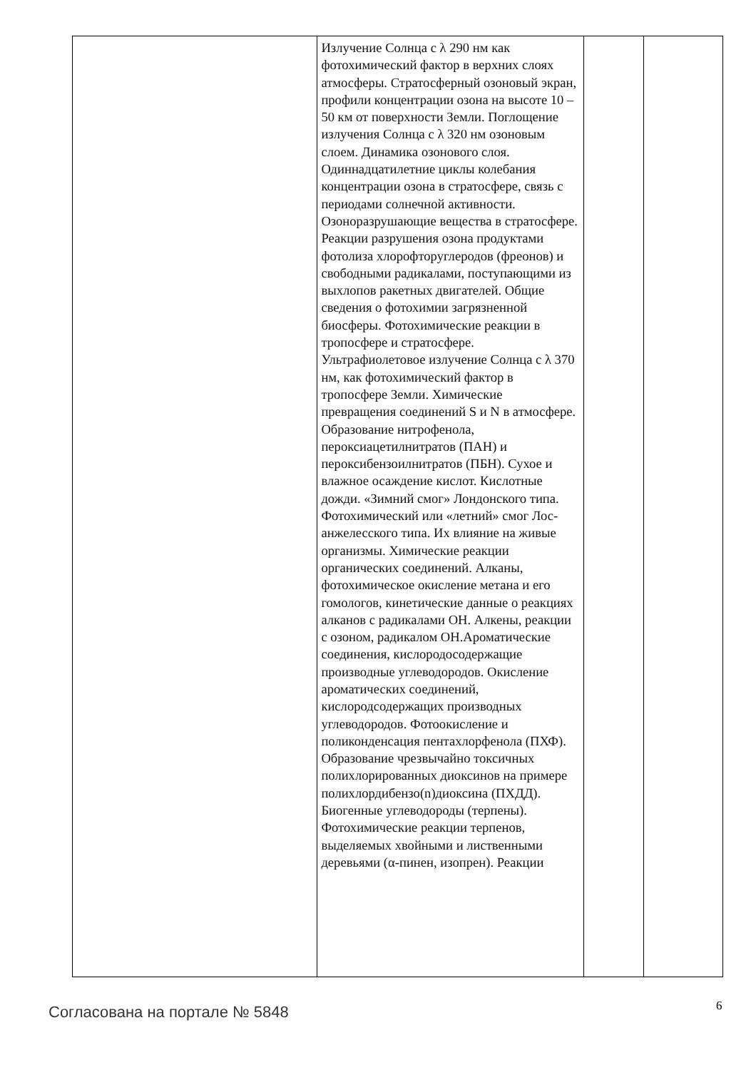| | Излучение Солнца с λ 290 нм как фотохимический фактор в верхних слоях атмосферы. Стратосферный озоновый экран, профили концентрации озона на высоте 10 – 50 км от поверхности Земли. Поглощение излучения Солнца с λ 320 нм озоновым слоем. Динамика озонового слоя. Одиннадцатилетние циклы колебания концентрации озона в стратосфере, связь с периодами солнечной активности. Озоноразрушающие вещества в стратосфере. Реакции разрушения озона продуктами фотолиза хлорофторуглеродов (фреонов) и свободными радикалами, поступающими из выхлопов ракетных двигателей. Общие сведения о фотохимии загрязненной биосферы. Фотохимические реакции в тропосфере и стратосфере. Ультрафиолетовое излучение Солнца с λ 370 нм, как фотохимический фактор в тропосфере Земли. Химические превращения соединений S и N в атмосфере. Образование нитрофенола, пероксиацетилнитратов (ПАН) и пероксибензоилнитратов (ПБН). Сухое и влажное осаждение кислот. Кислотные дожди. «Зимний смог» Лондонского типа. Фотохимический или «летний» смог Лос-анжелесского типа. Их влияние на живые организмы. Химические реакции органических соединений. Алканы, фотохимическое окисление метана и его гомологов, кинетические данные о реакциях алканов с радикалами ОН. Алкены, реакции с озоном, радикалом ОН.Ароматические соединения, кислородосодержащие производные углеводородов. Окисление ароматических соединений, кислородсодержащих производных углеводородов. Фотоокисление и поликонденсация пентахлорфенола (ПХФ). Образование чрезвычайно токсичных полихлорированных диоксинов на примере полихлордибензо(n)диоксина (ПХДД). Биогенные углеводороды (терпены). Фотохимические реакции терпенов, выделяемых хвойными и лиственными деревьями (α-пинен, изопрен). Реакции | | |
Согласована на портале № 5848 6